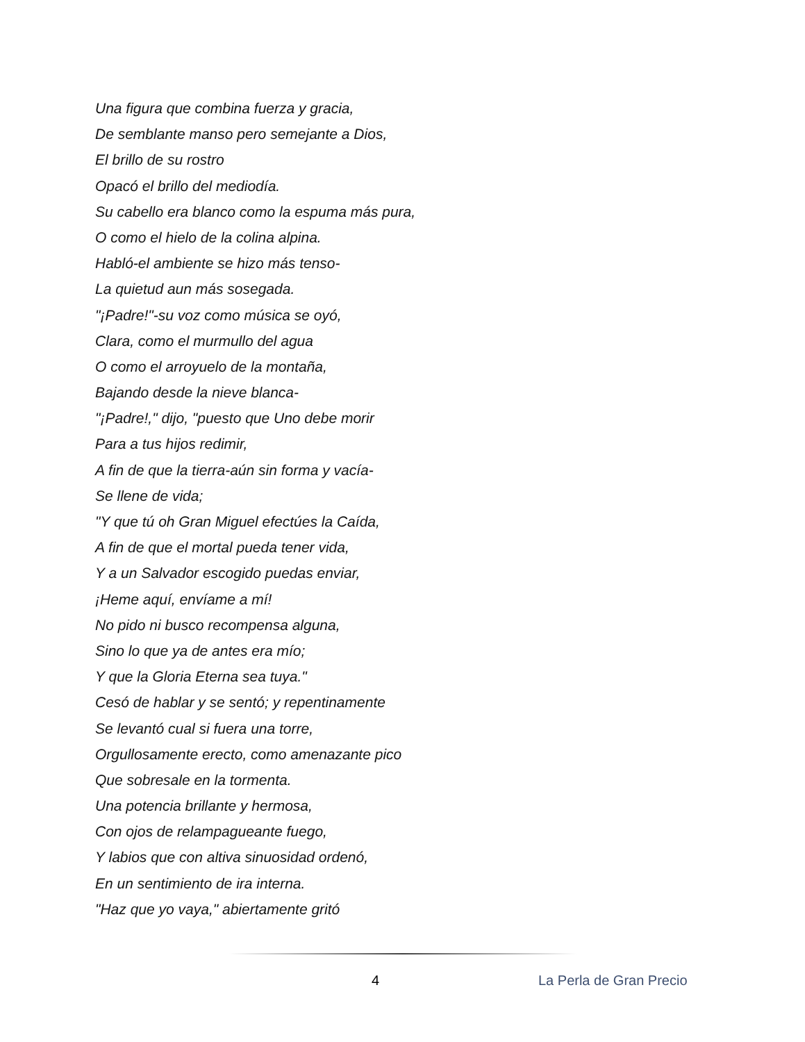Una figura que combina fuerza y gracia,
De semblante manso pero semejante a Dios,
El brillo de su rostro
Opacó el brillo del mediodía.
Su cabello era blanco como la espuma más pura,
O como el hielo de la colina alpina.
Habló-el ambiente se hizo más tenso-
La quietud aun más sosegada.
"¡Padre!"-su voz como música se oyó,
Clara, como el murmullo del agua
O como el arroyuelo de la montaña,
Bajando desde la nieve blanca-
"¡Padre!," dijo, "puesto que Uno debe morir
Para a tus hijos redimir,
A fin de que la tierra-aún sin forma y vacía-
Se llene de vida;
"Y que tú oh Gran Miguel efectúes la Caída,
A fin de que el mortal pueda tener vida,
Y a un Salvador escogido puedas enviar,
¡Heme aquí, envíame a mí!
No pido ni busco recompensa alguna,
Sino lo que ya de antes era mío;
Y que la Gloria Eterna sea tuya."
Cesó de hablar y se sentó; y repentinamente
Se levantó cual si fuera una torre,
Orgullosamente erecto, como amenazante pico
Que sobresale en la tormenta.
Una potencia brillante y hermosa,
Con ojos de relampagueante fuego,
Y labios que con altiva sinuosidad ordenó,
En un sentimiento de ira interna.
"Haz que yo vaya," abiertamente gritó
4 La Perla de Gran Precio